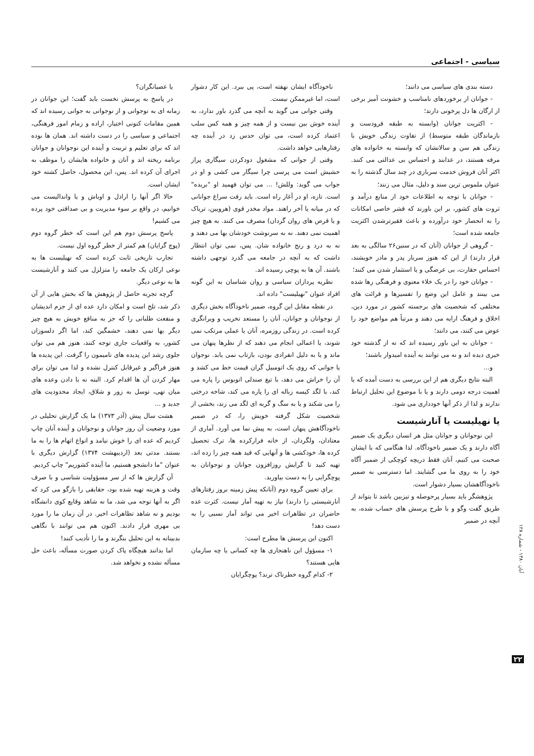سیاسی - اجتماعی
دسته بندی های سیاسی می دانند؛
- جوانان از برخوردهای نامناسب و خشونت آمیز برخی از ارگان ها دل پرخونی دارند؛
- اکثریت جوانان (وابسته به طبقه فرودست و بازماندگان طبقه متوسط) از تفاوت زندگی خویش با زندگی هم سن و سالانشان که وابسته به خانواده های مرفه هستند، در عذابند و احساس بی عدالتی می کنند. اکثر آنان فروش خدمت سربازی در چند سال گذشته را به عنوان ملموس ترین سند و دلیل، مثال می زنند؛
- جوانان با توجه به اطلاعات خود از منابع درآمد و ثروت های کشور، بر این باورند که قشر خاصی امکانات را به انحصار خود درآورده و باعث فقیرترشدن اکثریت جامعه شده است؛
- گروهی از جوانان (آنان که در سنین۲۶ سالگی به بعد قرار دارند) از این که هنوز سربار پدر و مادر خویشند، احساس حقارت، بی عرضگی و یا استثمار شدن می کنند؛
- جوانان خود را در یک خلاء معنوی و فرهنگی رها شده می بینند و عامل این وضع را تفسیرها و قرائت های مختلفی که شخصیت های برجسته کشور در مورد دین، اخلاق و فرهنگ ارایه می دهند و مرتباً هم مواضع خود را عوض می کنند، می دانند؛
- جوانان به این باور رسیده اند که نه از گذشته خود خیری دیده اند و نه می توانند به آینده امیدوار باشند؛
و...
البته نتایج دیگری هم از این بررسی به دست آمده که یا اهمیت درجه دومی دارند و یا با موضوع این تحلیل ارتباط ندارند و لذا از ذکر آنها خودداری می شود.
یا نهیلیست یا آنارشیست
این نوجوانان و جوانان مثل هر انسان دیگری یک ضمیر آگاه دارند و یک ضمیر ناخودآگاه. لذا هنگامی که با ایشان صحبت می کنیم، آنان فقط دریچه کوچکی از ضمیر آگاه خود را به روی ما می گشایند. اما دسترسی به ضمیر ناخودآگاهشان بسیار دشوار است.
پژوهشگر باید بسیار پرحوصله و تیزبین باشد تا بتواند از طریق گفت وگو و با طرح پرسش های حساب شده، به آنچه در ضمیر
ناخودآگاه ایشان نهفته است، پی ببرد. این کار دشوار است، اما غیرممکن نیست.
وقتی جوانی می گوید به آنچه می گذرد باور ندارد، به آینده خوش بین نیست و از همه چیز و همه کس سلب اعتماد کرده است، می توان حدس زد در آینده چه رفتارهایی خواهد داشت.
وقتی از جوانی که مشغول دودکردن سیگاری پراز حشیش است می پرسی چرا سیگار می کشی و او در جواب می گوید: وللش! ... می توان فهمید او "بریده" است. تازه، او در آغاز راه است. باید رفت سراغ جوانانی که در میانه یا آخر راهند. مواد مخدر قوی (هرویین، تریاک و یا قرص های روان گردان) مصرف می کنند. به هیچ چیز اهمیت نمی دهند. نه به سرنوشت خودشان بها می دهند و نه به درد و رنج خانواده شان. پس، نمی توان انتظار داشت که به آنچه در جامعه می گذرد توجهی داشته باشند. آن ها به پوچی رسیده اند.
نظریه پردازان سیاسی و روان شناسان به این گونه افراد عنوان "نهیلیست" داده اند.
در نقطه مقابل این گروه، ضمیر ناخودآگاه بخش دیگری از نوجوانان و جوانان، آنان را مستعد تخریب و ویرانگری کرده است. در زندگی روزمره، آنان یا عملی مرتکب نمی شوند، یا اعمالی انجام می دهند که از نظرها پنهان می ماند و یا به دلیل انفرادی بودن، بازتاب نمی یابد. نوجوان یا جوانی که روی یک اتومبیل گران قیمت خط می کشد و آن را خراش می دهد، با تیغ صندلی اتوبوس را پاره می کند، با لگد کیسه زباله ای را پاره می کند، شاخه درختی را می شکند و یا به سگ و گربه ای لگد می زند، بخشی از شخصیت شکل گرفته خویش را، که در ضمیر ناخودآگاهش پنهان است، به پیش نما می آورد. آماری از معتادان، ولگردان، از خانه فرارکرده ها، ترک تحصیل کرده ها، خودکشی ها و آنهایی که قید همه چیز را زده اند، تهیه کنید تا گرایش روزافزون جوانان و نوجوانان به پوچگرایی را به دست بیاورید.
برای تعیین گروه دوم (آنانکه پیش زمینه بروز رفتارهای آنارشیستی را دارند) نیاز به تهیه آمار نیست. کثرت عده حاضران در تظاهرات اخیر می تواند آمار نسبی را به دست دهد!
اکنون این پرسش ها مطرح است:
۱- مسؤول این ناهنجاری ها چه کسانی یا چه سازمان هایی هستند؟
۲- کدام گروه خطرناک ترند؟ پوچگرایان
یا عصیانگران؟
در پاسخ به پرسش نخست باید گفت؛ این جوانان در زمانه ای به نوجوانی و از نوجوانی به جوانی رسیده اند که همین مقامات کنونی اختیار، اراده و زمام امور فرهنگی، اجتماعی و سیاسی را در دست داشته اند. همان ها بوده اند که برای تعلیم و تربیت و آینده این نوجوانان و جوانان برنامه ریخته اند و آنان و خانواده هایشان را موظف به اجرای آن کرده اند. پس، این محصول، حاصل کشته خود ایشان است.
حالا اگر آنها را اراذل و اوباش و یا واندالیست می خوانیم، در واقع بر سوء مدیریت و بی صداقتی خود پرده می کشیم!
پاسخ پرسش دوم هم این است که خطر گروه دوم (پوچ گرایان) هم کمتر از خطر گروه اول نیست.
تجارب تاریخی ثابت کرده است که نهیلیست ها به نوعی ارکان یک جامعه را متزلزل می کنند و آنارشیست ها به نوعی دیگر.
گرچه تجربه حاصل از پژوهش ها که بخش هایی از آن ذکر شد، تلخ است و امکان دارد عده ای از جزم اندیشان و منفعت طلبانی را که جز به منافع خویش به هیچ چیز دیگر بها نمی دهند، خشمگین کند، اما اگر دلسوزان کشور، به واقعیات جاری توجه کنند، هنوز هم می توان جلوی رشد این پدیده های نامیمون را گرفت. این پدیده ها هنوز فراگیر و غیرقابل کنترل نشده و لذا می توان برای مهار کردن آن ها اقدام کرد. البته نه با دادن وعده های میان تهی، توسل به زور و شلاق، ایجاد محدودیت های جدید و ...
هشت سال پیش (آذر ۱۳۷۳) ما یک گزارش تحلیلی در مورد وضعیت آن روز جوانان و نوجوانان و آینده آنان چاپ کردیم که عده ای را خوش نیامد و انواع اتهام ها را به ما بستند. مدتی بعد (اردیبهشت ۱۳۷۴) گزارش دیگری با عنوان "ما دانشجو هستیم، ما آینده کشوریم" چاپ کردیم.
آن گزارش ها که از سر مسؤولیت شناسی و با صرف وقت و هزینه تهیه شده بود، حقایقی را بازگو می کرد که اگر به آنها توجه می شد، ما نه شاهد وقایع کوی دانشگاه بودیم و نه شاهد تظاهرات اخیر. در آن زمان ما را مورد بی مهری قرار دادند. اکنون هم می توانند با نگاهی بدبینانه به این تحلیل بنگرند و ما را تأدیب کنند!
اما بدانند هیچگاه پاک کردن صورت مسأله، باعث حل مسأله نشده و نخواهد شد.
آبان ۱۳۸۰ - شماره ۱۲۸
۲۲